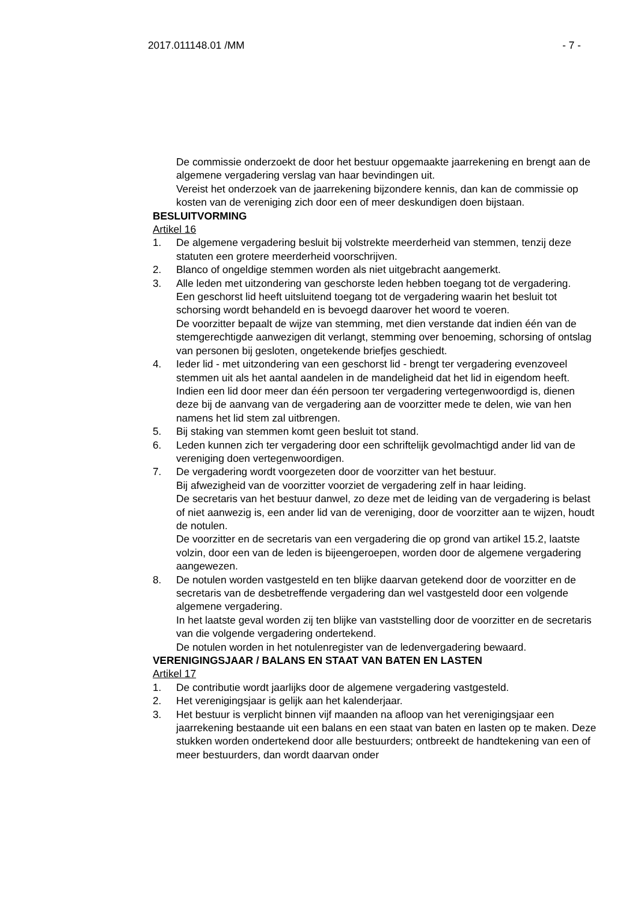2017.011148.01 /MM - 7 -
De commissie onderzoekt de door het bestuur opgemaakte jaarrekening en brengt aan de algemene vergadering verslag van haar bevindingen uit.
Vereist het onderzoek van de jaarrekening bijzondere kennis, dan kan de commissie op kosten van de vereniging zich door een of meer deskundigen doen bijstaan.
BESLUITVORMING
Artikel 16
1. De algemene vergadering besluit bij volstrekte meerderheid van stemmen, tenzij deze statuten een grotere meerderheid voorschrijven.
2. Blanco of ongeldige stemmen worden als niet uitgebracht aangemerkt.
3. Alle leden met uitzondering van geschorste leden hebben toegang tot de vergadering.
Een geschorst lid heeft uitsluitend toegang tot de vergadering waarin het besluit tot schorsing wordt behandeld en is bevoegd daarover het woord te voeren.
De voorzitter bepaalt de wijze van stemming, met dien verstande dat indien één van de stemgerechtigde aanwezigen dit verlangt, stemming over benoeming, schorsing of ontslag van personen bij gesloten, ongetekende briefjes geschiedt.
4. Ieder lid - met uitzondering van een geschorst lid - brengt ter vergadering evenzoveel stemmen uit als het aantal aandelen in de mandeligheid dat het lid in eigendom heeft.
Indien een lid door meer dan één persoon ter vergadering vertegenwoordigd is, dienen deze bij de aanvang van de vergadering aan de voorzitter mede te delen, wie van hen namens het lid stem zal uitbrengen.
5. Bij staking van stemmen komt geen besluit tot stand.
6. Leden kunnen zich ter vergadering door een schriftelijk gevolmachtigd ander lid van de vereniging doen vertegenwoordigen.
7. De vergadering wordt voorgezeten door de voorzitter van het bestuur.
Bij afwezigheid van de voorzitter voorziet de vergadering zelf in haar leiding.
De secretaris van het bestuur danwel, zo deze met de leiding van de vergadering is belast of niet aanwezig is, een ander lid van de vereniging, door de voorzitter aan te wijzen, houdt de notulen.
De voorzitter en de secretaris van een vergadering die op grond van artikel 15.2, laatste volzin, door een van de leden is bijeengeroepen, worden door de algemene vergadering aangewezen.
8. De notulen worden vastgesteld en ten blijke daarvan getekend door de voorzitter en de secretaris van de desbetreffende vergadering dan wel vastgesteld door een volgende algemene vergadering.
In het laatste geval worden zij ten blijke van vaststelling door de voorzitter en de secretaris van die volgende vergadering ondertekend.
De notulen worden in het notulenregister van de ledenvergadering bewaard.
VERENIGINGSJAAR / BALANS EN STAAT VAN BATEN EN LASTEN
Artikel 17
1. De contributie wordt jaarlijks door de algemene vergadering vastgesteld.
2. Het verenigingsjaar is gelijk aan het kalenderjaar.
3. Het bestuur is verplicht binnen vijf maanden na afloop van het verenigingsjaar een jaarrekening bestaande uit een balans en een staat van baten en lasten op te maken. Deze stukken worden ondertekend door alle bestuurders; ontbreekt de handtekening van een of meer bestuurders, dan wordt daarvan onder